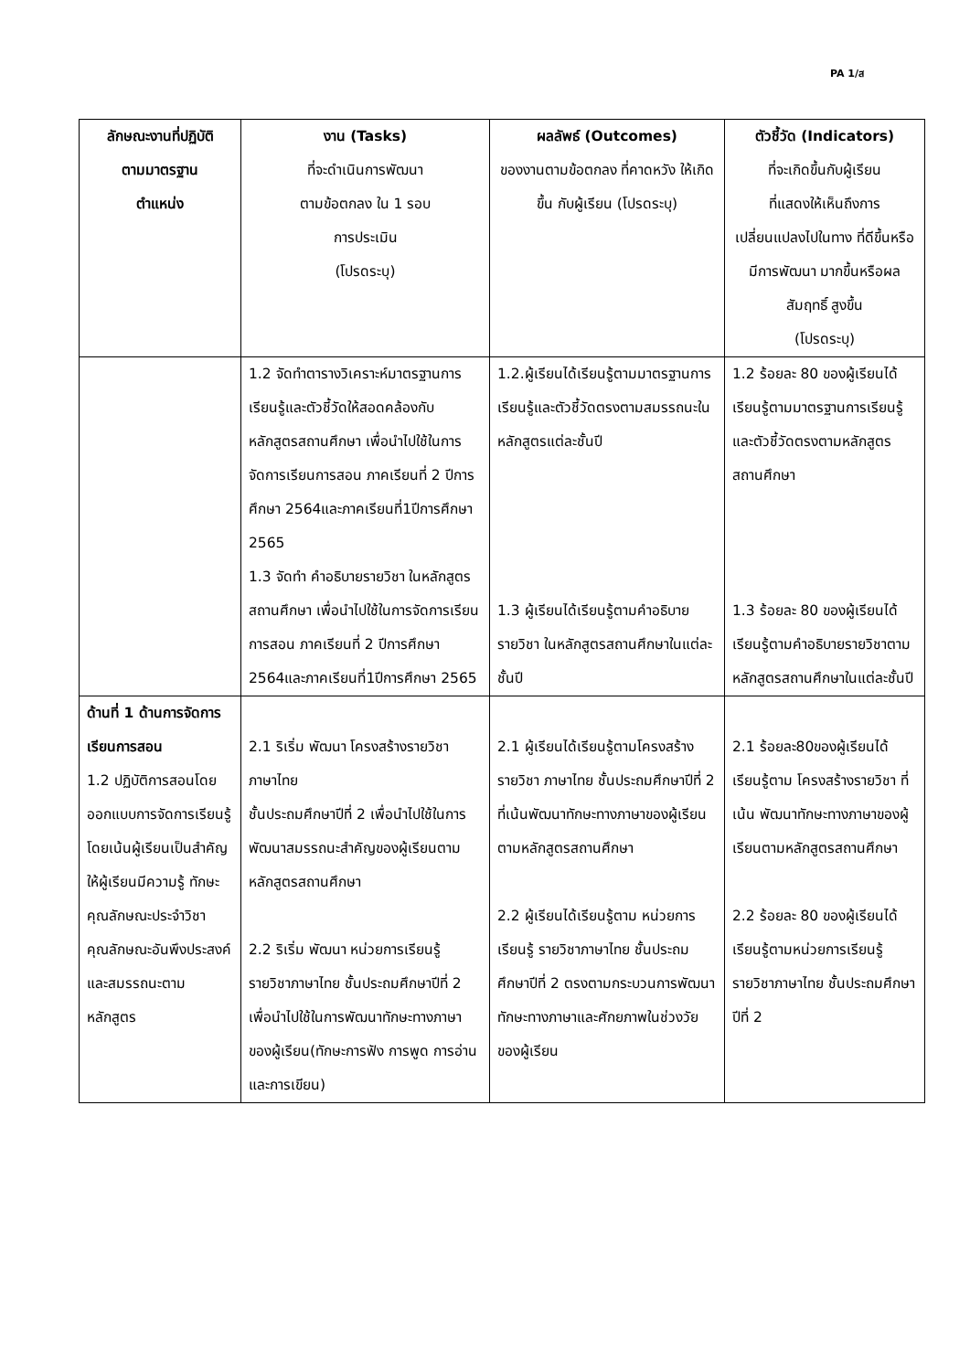PA 1/ส
| ลักษณะงานที่ปฏิบัติ ตามมาตรฐาน ตำแหน่ง | งาน (Tasks) ที่จะดำเนินการพัฒนา ตามข้อตกลง ใน 1 รอบ การประเมิน (โปรดระบุ) | ผลลัพธ์ (Outcomes) ของงานตามข้อตกลง ที่คาดหวัง ให้เกิดขึ้น กับผู้เรียน (โปรดระบุ) | ตัวชี้วัด (Indicators) ที่จะเกิดขึ้นกับผู้เรียน ที่แสดงให้เห็นถึงการ เปลี่ยนแปลงไปในทาง ที่ดีขึ้นหรือมีการพัฒนา มากขึ้นหรือผลสัมฤทธิ์ สูงขึ้น (โปรดระบุ) |
| --- | --- | --- | --- |
| | 1.2 จัดทำตารางวิเคราะห์มาตรฐานการเรียนรู้และตัวชี้วัดให้สอดคล้องกับหลักสูตรสถานศึกษา เพื่อนำไปใช้ในการจัดการเรียนการสอน ภาคเรียนที่ 2 ปีการศึกษา 2564และภาคเรียนที่1ปีการศึกษา 2565 1.3 จัดทำ คำอธิบายรายวิชา ในหลักสูตรสถานศึกษา เพื่อนำไปใช้ในการจัดการเรียนการสอน ภาคเรียนที่ 2 ปีการศึกษา 2564และภาคเรียนที่1ปีการศึกษา 2565 | 1.2.ผู้เรียนได้เรียนรู้ตามมาตรฐานการเรียนรู้และตัวชี้วัดตรงตามสมรรถนะในหลักสูตรแต่ละชั้นปี 1.3 ผู้เรียนได้เรียนรู้ตามคำอธิบายรายวิชา ในหลักสูตรสถานศึกษาในแต่ละชั้นปี | 1.2 ร้อยละ 80 ของผู้เรียนได้เรียนรู้ตามมาตรฐานการเรียนรู้และตัวชี้วัดตรงตามหลักสูตรสถานศึกษา 1.3 ร้อยละ 80 ของผู้เรียนได้เรียนรู้ตามคำอธิบายรายวิชาตามหลักสูตรสถานศึกษาในแต่ละชั้นปี |
| ด้านที่ 1 ด้านการจัดการเรียนการสอน 1.2 ปฏิบัติการสอนโดยออกแบบการจัดการเรียนรู้โดยเน้นผู้เรียนเป็นสำคัญ ให้ผู้เรียนมีความรู้ ทักษะ คุณลักษณะประจำวิชา คุณลักษณะอันพึงประสงค์ และสมรรถนะตามหลักสูตร | 2.1 ริเริ่ม พัฒนา โครงสร้างรายวิชา ภาษาไทย ชั้นประถมศึกษาปีที่ 2 เพื่อนำไปใช้ในการพัฒนาสมรรถนะสำคัญของผู้เรียนตาม หลักสูตรสถานศึกษา 2.2 ริเริ่ม พัฒนา หน่วยการเรียนรู้รายวิชาภาษาไทย ชั้นประถมศึกษาปีที่ 2 เพื่อนำไปใช้ในการพัฒนาทักษะทางภาษาของผู้เรียน(ทักษะการฟัง การพูด การอ่าน และการเขียน) | 2.1 ผู้เรียนได้เรียนรู้ตามโครงสร้างรายวิชา ภาษาไทย ชั้นประถมศึกษาปีที่ 2 ที่เน้นพัฒนาทักษะทางภาษาของผู้เรียน ตามหลักสูตรสถานศึกษา 2.2 ผู้เรียนได้เรียนรู้ตาม หน่วยการเรียนรู้ รายวิชาภาษาไทย ชั้นประถมศึกษาปีที่ 2 ตรงตามกระบวนการพัฒนาทักษะทางภาษาและศักยภาพในช่วงวัยของผู้เรียน | 2.1 ร้อยละ80ของผู้เรียนได้เรียนรู้ตาม โครงสร้างรายวิชา ที่เน้น พัฒนาทักษะทางภาษาของผู้เรียนตามหลักสูตรสถานศึกษา 2.2 ร้อยละ 80 ของผู้เรียนได้เรียนรู้ตามหน่วยการเรียนรู้ รายวิชาภาษาไทย ชั้นประถมศึกษาปีที่ 2 |